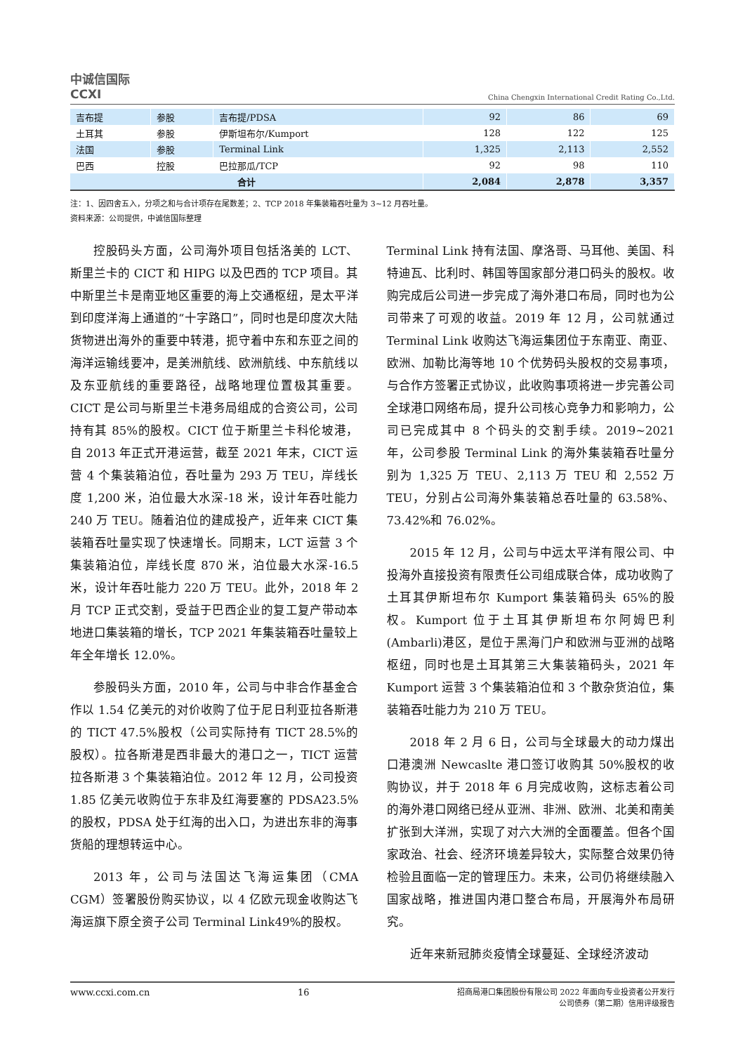中诚信国际
CCXI
China Chengxin International Credit Rating Co.,Ltd.
| 吉布提 | 参股 | 吉布提/PDSA | 92 | 86 | 69 |
| 土耳其 | 参股 | 伊斯坦布尔/Kumport | 128 | 122 | 125 |
| 法国 | 参股 | Terminal Link | 1,325 | 2,113 | 2,552 |
| 巴西 | 控股 | 巴拉那瓜/TCP | 92 | 98 | 110 |
| 合计 | | | 2,084 | 2,878 | 3,357 |
注：1、因四舍五入，分项之和与合计项存在尾数差；2、TCP 2018 年集装箱吞吐量为 3~12 月吞吐量。
资料来源：公司提供，中诚信国际整理
控股码头方面，公司海外项目包括洛美的 LCT、斯里兰卡的 CICT 和 HIPG 以及巴西的 TCP 项目。其中斯里兰卡是南亚地区重要的海上交通枢纽，是太平洋到印度洋海上通道的“十字路口”，同时也是印度次大陆货物进出海外的重要中转港，扼守着中东和东亚之间的海洋运输线要冲，是美洲航线、欧洲航线、中东航线以及东亚航线的重要路径，战略地理位置极其重要。CICT 是公司与斯里兰卡港务局组成的合资公司，公司持有其 85%的股权。CICT 位于斯里兰卡科伦坡港，自 2013 年正式开港运营，截至 2021 年末，CICT 运营 4 个集装箱泊位，吞吐量为 293 万 TEU，岸线长度 1,200 米，泊位最大水深-18 米，设计年吞吐能力 240 万 TEU。随着泊位的建成投产，近年来 CICT 集装箱吞吐量实现了快速增长。同期末，LCT 运营 3 个集装箱泊位，岸线长度 870 米，泊位最大水深-16.5 米，设计年吞吐能力 220 万 TEU。此外，2018 年 2 月 TCP 正式交割，受益于巴西企业的复工复产带动本地进口集装箱的增长，TCP 2021 年集装箱吞吐量较上年全年增长 12.0%。
参股码头方面，2010 年，公司与中非合作基金合作以 1.54 亿美元的对价收购了位于尼日利亚拉各斯港的 TICT 47.5%股权（公司实际持有 TICT 28.5%的股权）。拉各斯港是西非最大的港口之一，TICT 运营拉各斯港 3 个集装箱泊位。2012 年 12 月，公司投资 1.85 亿美元收购位于东非及红海要塞的 PDSA23.5%的股权，PDSA 处于红海的出入口，为进出东非的海事货船的理想转运中心。
2013 年，公司与法国达飞海运集团（CMA CGM）签署股份购买协议，以 4 亿欧元现金收购达飞海运旗下原全资子公司 Terminal Link49%的股权。
Terminal Link 持有法国、摩洛哥、马耳他、美国、科特迪瓦、比利时、韩国等国家部分港口码头的股权。收购完成后公司进一步完成了海外港口布局，同时也为公司带来了可观的收益。2019 年 12 月，公司就通过 Terminal Link 收购达飞海运集团位于东南亚、南亚、欧洲、加勒比海等地 10 个优势码头股权的交易事项，与合作方签署正式协议，此收购事项将进一步完善公司全球港口网络布局，提升公司核心竞争力和影响力，公司已完成其中 8 个码头的交割手续。2019~2021 年，公司参股 Terminal Link 的海外集装箱吞吐量分别为 1,325 万 TEU、2,113 万 TEU 和 2,552 万 TEU，分别占公司海外集装箱总吞吐量的 63.58%、73.42%和 76.02%。
2015 年 12 月，公司与中远太平洋有限公司、中投海外直接投资有限责任公司组成联合体，成功收购了土耳其伊斯坦布尔 Kumport 集装箱码头 65%的股权。Kumport 位于土耳其伊斯坦布尔阿姆巴利(Ambarli)港区，是位于黑海门户和欧洲与亚洲的战略枢纽，同时也是土耳其第三大集装箱码头，2021 年 Kumport 运营 3 个集装箱泊位和 3 个散杂货泊位，集装箱吞吐能力为 210 万 TEU。
2018 年 2 月 6 日，公司与全球最大的动力煤出口港澳洲 Newcaslte 港口签订收购其 50%股权的收购协议，并于 2018 年 6 月完成收购，这标志着公司的海外港口网络已经从亚洲、非洲、欧洲、北美和南美扩张到大洋洲，实现了对六大洲的全面覆盖。但各个国家政治、社会、经济环境差异较大，实际整合效果仍待检验且面临一定的管理压力。未来，公司仍将继续融入国家战略，推进国内港口整合布局，开展海外布局研究。
近年来新冠肺炎疫情全球蔓延、全球经济波动
www.ccxi.com.cn 16
招商局港口集团股份有限公司 2022 年面向专业投资者公开发行
公司债券（第二期）信用评级报告